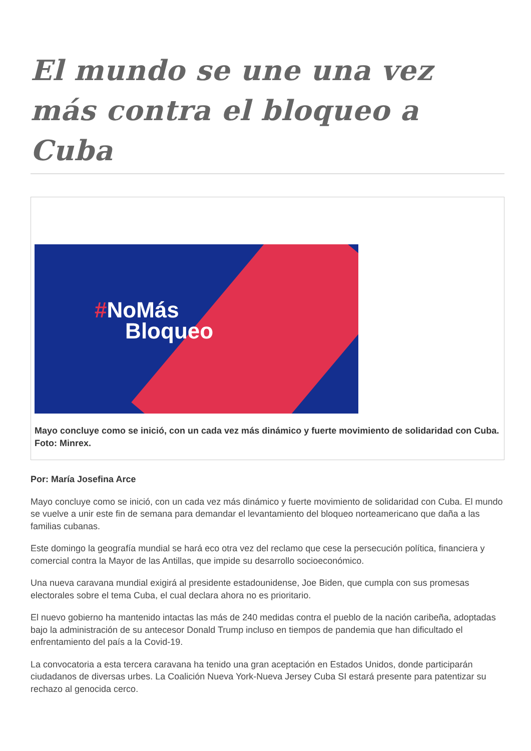El mundo se une una vez más contra el bloqueo a Cuba
#NoMás
Bloqueo
Mayo concluye como se inició, con un cada vez más dinámico y fuerte movimiento de solidaridad con Cuba. Foto: Minrex.
Por: María Josefina Arce
Mayo concluye como se inició, con un cada vez más dinámico y fuerte movimiento de solidaridad con Cuba. El mundo se vuelve a unir este fin de semana para demandar el levantamiento del bloqueo norteamericano que daña a las familias cubanas.
Este domingo la geografía mundial se hará eco otra vez del reclamo que cese la persecución política, financiera y comercial contra la Mayor de las Antillas, que impide su desarrollo socioeconómico.
Una nueva caravana mundial exigirá al presidente estadounidense, Joe Biden, que cumpla con sus promesas electorales sobre el tema Cuba, el cual declara ahora no es prioritario.
El nuevo gobierno ha mantenido intactas las más de 240 medidas contra el pueblo de la nación caribeña, adoptadas bajo la administración de su antecesor Donald Trump incluso en tiempos de pandemia que han dificultado el enfrentamiento del país a la Covid-19.
La convocatoria a esta tercera caravana ha tenido una gran aceptación en Estados Unidos, donde participarán ciudadanos de diversas urbes. La Coalición Nueva York-Nueva Jersey Cuba SI estará presente para patentizar su rechazo al genocida cerco.